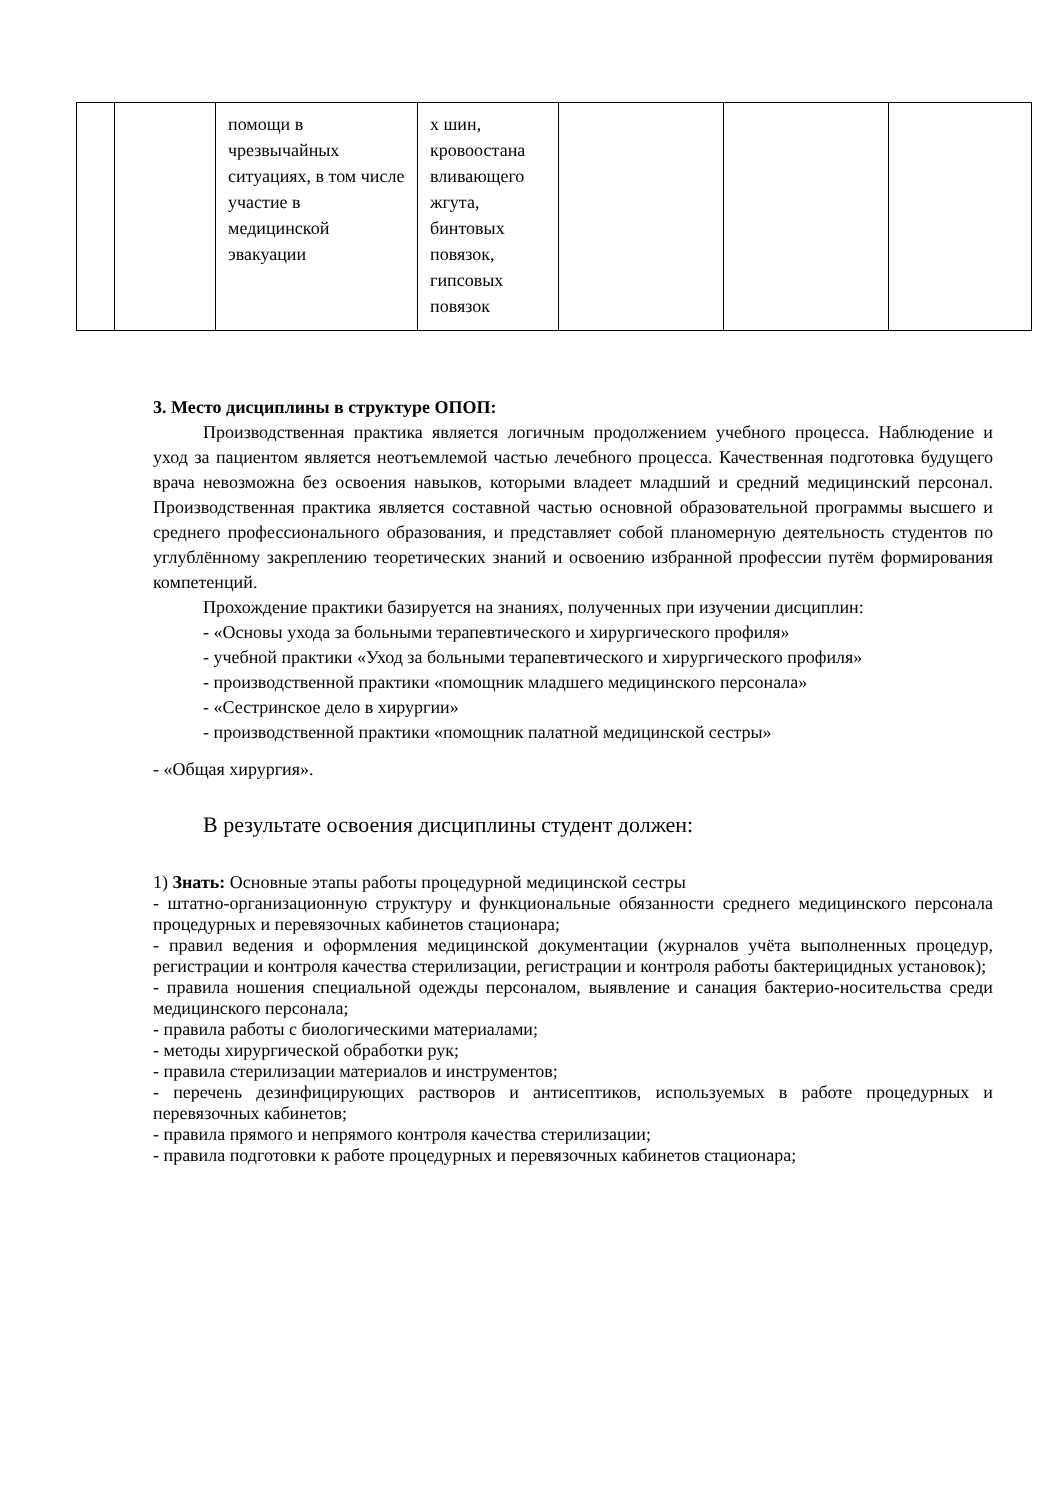| | | помощи в чрезвычайных ситуациях, в том числе участие в медицинской эвакуации | х шин, кровоостана вливающего жгута, бинтовых повязок, гипсовых повязок | | | |
3. Место дисциплины в структуре ОПОП:
Производственная практика является логичным продолжением учебного процесса. Наблюдение и уход за пациентом является неотъемлемой частью лечебного процесса. Качественная подготовка будущего врача невозможна без освоения навыков, которыми владеет младший и средний медицинский персонал. Производственная практика является составной частью основной образовательной программы высшего и среднего профессионального образования, и представляет собой планомерную деятельность студентов по углублённому закреплению теоретических знаний и освоению избранной профессии путём формирования компетенций.
Прохождение практики базируется на знаниях, полученных при изучении дисциплин:
- «Основы ухода за больными терапевтического и хирургического профиля»
- учебной практики «Уход за больными терапевтического и хирургического профиля»
- производственной практики «помощник младшего медицинского персонала»
- «Сестринское дело в хирургии»
- производственной практики «помощник палатной медицинской сестры»
- «Общая хирургия».
В результате освоения дисциплины студент должен:
1) Знать: Основные этапы работы процедурной медицинской сестры
- штатно-организационную структуру и функциональные обязанности среднего медицинского персонала процедурных и перевязочных кабинетов стационара;
- правил ведения и оформления медицинской документации (журналов учёта выполненных процедур, регистрации и контроля качества стерилизации, регистрации и контроля работы бактерицидных установок);
- правила ношения специальной одежды персоналом, выявление и санация бактерио-носительства среди медицинского персонала;
- правила работы с биологическими материалами;
- методы хирургической обработки рук;
- правила стерилизации материалов и инструментов;
- перечень дезинфицирующих растворов и антисептиков, используемых в работе процедурных и перевязочных кабинетов;
- правила прямого и непрямого контроля качества стерилизации;
- правила подготовки к работе процедурных и перевязочных кабинетов стационара;